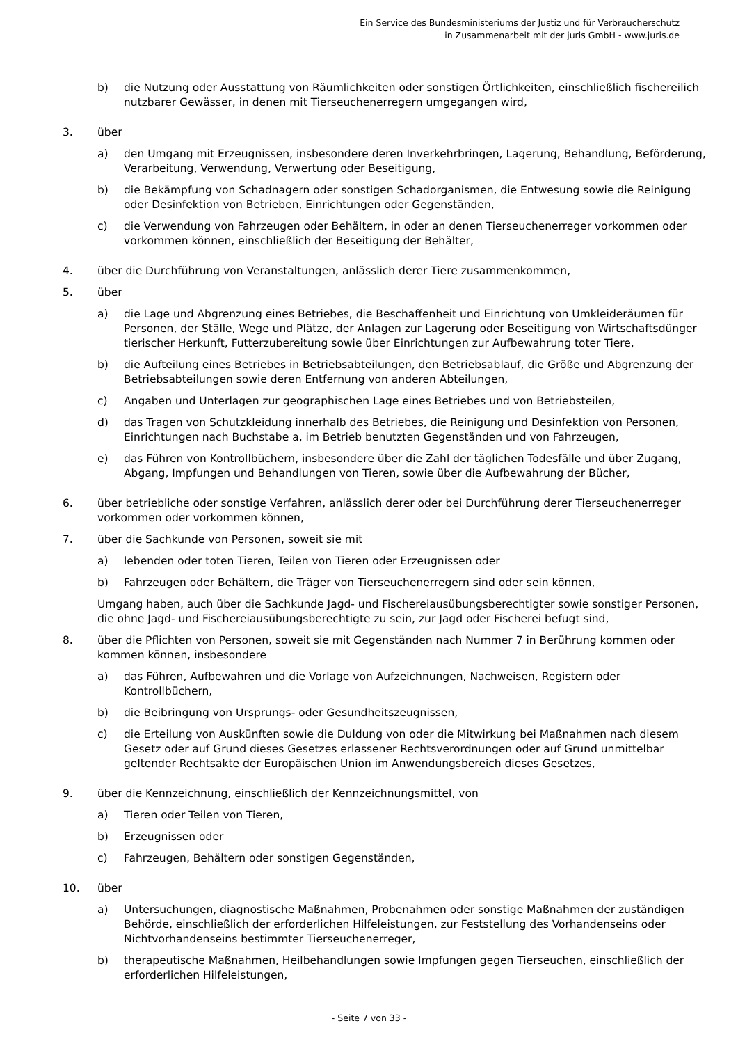Ein Service des Bundesministeriums der Justiz und für Verbraucherschutz
in Zusammenarbeit mit der juris GmbH - www.juris.de
b) die Nutzung oder Ausstattung von Räumlichkeiten oder sonstigen Örtlichkeiten, einschließlich fischereilich nutzbarer Gewässer, in denen mit Tierseuchenerregern umgegangen wird,
3. über
a) den Umgang mit Erzeugnissen, insbesondere deren Inverkehrbringen, Lagerung, Behandlung, Beförderung, Verarbeitung, Verwendung, Verwertung oder Beseitigung,
b) die Bekämpfung von Schadnagern oder sonstigen Schadorganismen, die Entwesung sowie die Reinigung oder Desinfektion von Betrieben, Einrichtungen oder Gegenständen,
c) die Verwendung von Fahrzeugen oder Behältern, in oder an denen Tierseuchenerreger vorkommen oder vorkommen können, einschließlich der Beseitigung der Behälter,
4. über die Durchführung von Veranstaltungen, anlässlich derer Tiere zusammenkommen,
5. über
a) die Lage und Abgrenzung eines Betriebes, die Beschaffenheit und Einrichtung von Umkleideräumen für Personen, der Ställe, Wege und Plätze, der Anlagen zur Lagerung oder Beseitigung von Wirtschaftsdünger tierischer Herkunft, Futterzubereitung sowie über Einrichtungen zur Aufbewahrung toter Tiere,
b) die Aufteilung eines Betriebes in Betriebsabteilungen, den Betriebsablauf, die Größe und Abgrenzung der Betriebsabteilungen sowie deren Entfernung von anderen Abteilungen,
c) Angaben und Unterlagen zur geographischen Lage eines Betriebes und von Betriebsteilen,
d) das Tragen von Schutzkleidung innerhalb des Betriebes, die Reinigung und Desinfektion von Personen, Einrichtungen nach Buchstabe a, im Betrieb benutzten Gegenständen und von Fahrzeugen,
e) das Führen von Kontrollbüchern, insbesondere über die Zahl der täglichen Todesfälle und über Zugang, Abgang, Impfungen und Behandlungen von Tieren, sowie über die Aufbewahrung der Bücher,
6. über betriebliche oder sonstige Verfahren, anlässlich derer oder bei Durchführung derer Tierseuchenerreger vorkommen oder vorkommen können,
7. über die Sachkunde von Personen, soweit sie mit
a) lebenden oder toten Tieren, Teilen von Tieren oder Erzeugnissen oder
b) Fahrzeugen oder Behältern, die Träger von Tierseuchenerregern sind oder sein können,
Umgang haben, auch über die Sachkunde Jagd- und Fischereiausübungsberechtigter sowie sonstiger Personen, die ohne Jagd- und Fischereiausübungsberechtigte zu sein, zur Jagd oder Fischerei befugt sind,
8. über die Pflichten von Personen, soweit sie mit Gegenständen nach Nummer 7 in Berührung kommen oder kommen können, insbesondere
a) das Führen, Aufbewahren und die Vorlage von Aufzeichnungen, Nachweisen, Registern oder Kontrollbüchern,
b) die Beibringung von Ursprungs- oder Gesundheitszeugnissen,
c) die Erteilung von Auskünften sowie die Duldung von oder die Mitwirkung bei Maßnahmen nach diesem Gesetz oder auf Grund dieses Gesetzes erlassener Rechtsverordnungen oder auf Grund unmittelbar geltender Rechtsakte der Europäischen Union im Anwendungsbereich dieses Gesetzes,
9. über die Kennzeichnung, einschließlich der Kennzeichnungsmittel, von
a) Tieren oder Teilen von Tieren,
b) Erzeugnissen oder
c) Fahrzeugen, Behältern oder sonstigen Gegenständen,
10. über
a) Untersuchungen, diagnostische Maßnahmen, Probenahmen oder sonstige Maßnahmen der zuständigen Behörde, einschließlich der erforderlichen Hilfeleistungen, zur Feststellung des Vorhandenseins oder Nichtvorhandenseins bestimmter Tierseuchenerreger,
b) therapeutische Maßnahmen, Heilbehandlungen sowie Impfungen gegen Tierseuchen, einschließlich der erforderlichen Hilfeleistungen,
- Seite 7 von 33 -